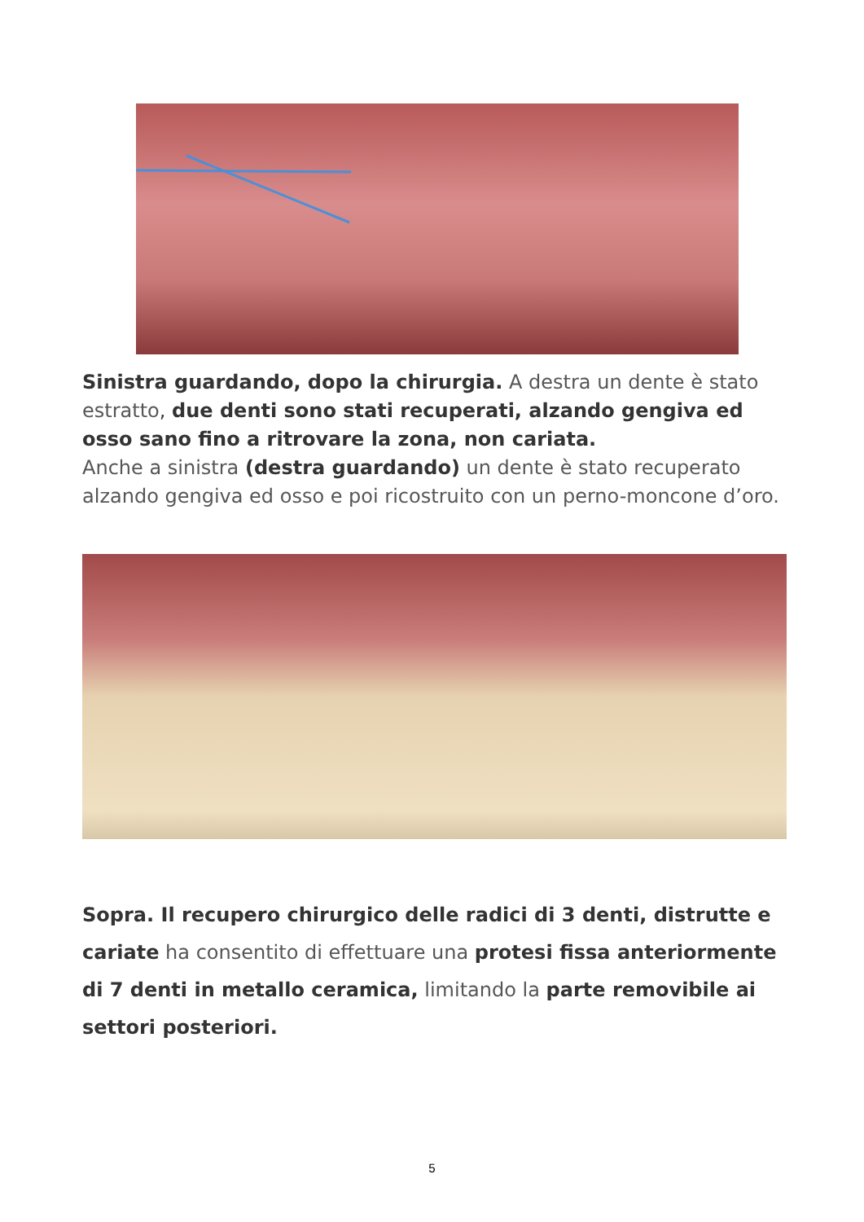Sinistra guardando, dopo la chirurgia. A destra un dente è stato estratto, due denti sono stati recuperati, alzando gengiva ed osso sano fino a ritrovare la zona, non cariata.
Anche a sinistra (destra guardando) un dente è stato recuperato alzando gengiva ed osso e poi ricostruito con un perno-moncone d’oro.
Sopra. Il recupero chirurgico delle radici di 3 denti, distrutte e cariate ha consentito di effettuare una protesi fissa anteriormente di 7 denti in metallo ceramica, limitando la parte removibile ai settori posteriori.
5